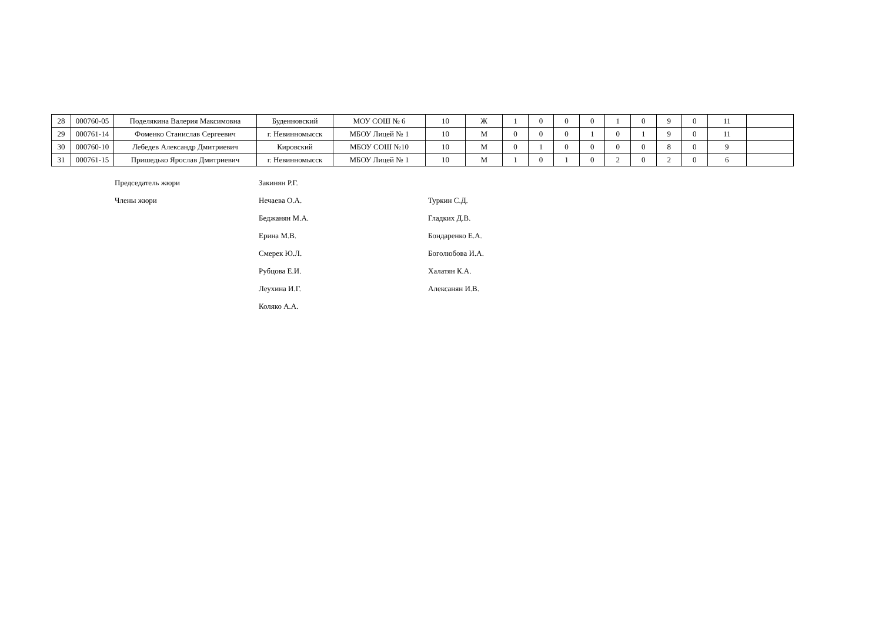| 28 | 000760-05 | Поделякина Валерия Максимовна | Буденновский | МОУ СОШ № 6 | 10 | Ж | 1 | 0 | 0 | 0 | 1 | 0 | 9 | 0 | 11 | |
| 29 | 000761-14 | Фоменко Станислав Сергеевич | г. Невинномысск | МБОУ Лицей № 1 | 10 | М | 0 | 0 | 0 | 1 | 0 | 1 | 9 | 0 | 11 | |
| 30 | 000760-10 | Лебедев Александр Дмитриевич | Кировский | МБОУ СОШ №10 | 10 | М | 0 | 1 | 0 | 0 | 0 | 0 | 8 | 0 | 9 | |
| 31 | 000761-15 | Пришедько Ярослав Дмитриевич | г. Невинномысск | МБОУ Лицей № 1 | 10 | М | 1 | 0 | 1 | 0 | 2 | 0 | 2 | 0 | 6 | |
Председатель жюри
Закинян Р.Г.
Члены жюри
Нечаева О.А.
Туркин С.Д.
Беджанян М.А.
Гладких Д.В.
Ерина М.В.
Бондаренко Е.А.
Смерек Ю.Л.
Боголюбова И.А.
Рубцова Е.И.
Халатян К.А.
Леухина И.Г.
Алексанян И.В.
Коляко А.А.